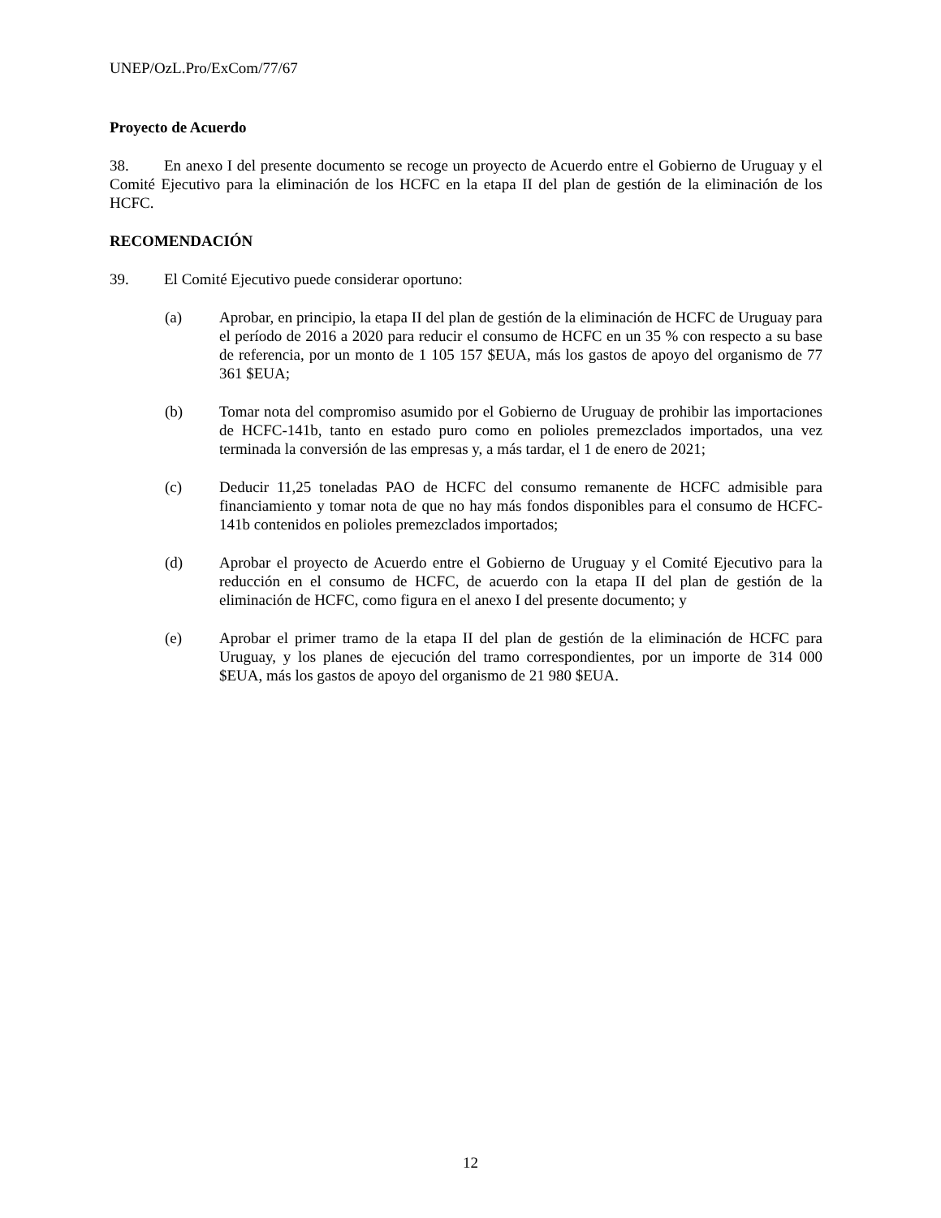UNEP/OzL.Pro/ExCom/77/67
Proyecto de Acuerdo
38. En anexo I del presente documento se recoge un proyecto de Acuerdo entre el Gobierno de Uruguay y el Comité Ejecutivo para la eliminación de los HCFC en la etapa II del plan de gestión de la eliminación de los HCFC.
RECOMENDACIÓN
39. El Comité Ejecutivo puede considerar oportuno:
(a) Aprobar, en principio, la etapa II del plan de gestión de la eliminación de HCFC de Uruguay para el período de 2016 a 2020 para reducir el consumo de HCFC en un 35 % con respecto a su base de referencia, por un monto de 1 105 157 $EUA, más los gastos de apoyo del organismo de 77 361 $EUA;
(b) Tomar nota del compromiso asumido por el Gobierno de Uruguay de prohibir las importaciones de HCFC-141b, tanto en estado puro como en polioles premezclados importados, una vez terminada la conversión de las empresas y, a más tardar, el 1 de enero de 2021;
(c) Deducir 11,25 toneladas PAO de HCFC del consumo remanente de HCFC admisible para financiamiento y tomar nota de que no hay más fondos disponibles para el consumo de HCFC-141b contenidos en polioles premezclados importados;
(d) Aprobar el proyecto de Acuerdo entre el Gobierno de Uruguay y el Comité Ejecutivo para la reducción en el consumo de HCFC, de acuerdo con la etapa II del plan de gestión de la eliminación de HCFC, como figura en el anexo I del presente documento; y
(e) Aprobar el primer tramo de la etapa II del plan de gestión de la eliminación de HCFC para Uruguay, y los planes de ejecución del tramo correspondientes, por un importe de 314 000 $EUA, más los gastos de apoyo del organismo de 21 980 $EUA.
12